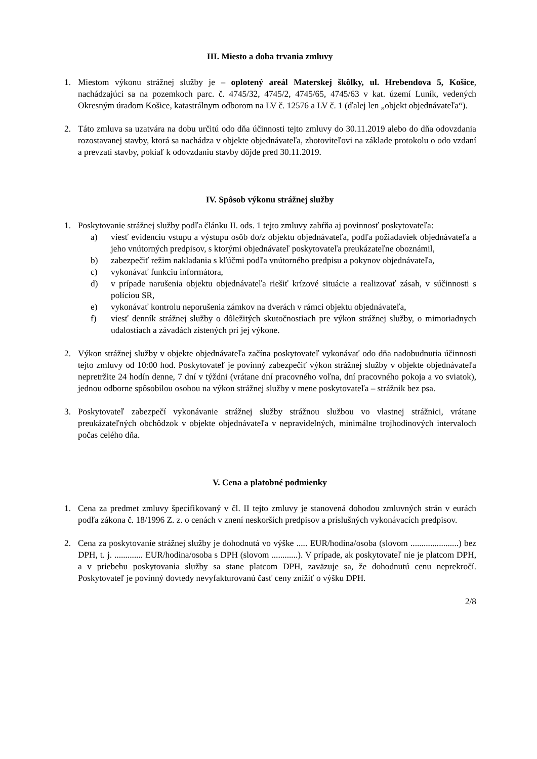III. Miesto a doba trvania zmluvy
1. Miestom výkonu strážnej služby je – oplotený areál Materskej škôlky, ul. Hrebendova 5, Košice, nachádzajúci sa na pozemkoch parc. č. 4745/32, 4745/2, 4745/65, 4745/63 v kat. území Luník, vedených Okresným úradom Košice, katastrálnym odborom na LV č. 12576 a LV č. 1 (ďalej len „objekt objednávateľa“).
2. Táto zmluva sa uzatvára na dobu určitú odo dňa účinnosti tejto zmluvy do 30.11.2019 alebo do dňa odovzdania rozostavanej stavby, ktorá sa nachádza v objekte objednávateľa, zhotoviteľovi na základe protokolu o odo vzdaní a prevzatí stavby, pokiaľ k odovzdaniu stavby dôjde pred 30.11.2019.
IV. Spôsob výkonu strážnej služby
1. Poskytovanie strážnej služby podľa článku II. ods. 1 tejto zmluvy zahŕňa aj povinnosť poskytovateľa:
a) viesť evidenciu vstupu a výstupu osôb do/z objektu objednávateľa, podľa požiadaviek objednávateľa a jeho vnútorných predpisov, s ktorými objednávateľ poskytovateľa preukázateľne oboznámil,
b) zabezpečiť režim nakladania s kľúčmi podľa vnútorného predpisu a pokynov objednávateľa,
c) vykonávať funkciu informátora,
d) v prípade narušenia objektu objednávateľa riešiť krízové situácie a realizovať zásah, v súčinnosti s políciou SR,
e) vykonávať kontrolu neporušenia zámkov na dverách v rámci objektu objednávateľa,
f) viesť denník strážnej služby o dôležitých skutočnostiach pre výkon strážnej služby, o mimoriadnych udalostiach a závadách zistených pri jej výkone.
2. Výkon strážnej služby v objekte objednávateľa začína poskytovateľ vykonávať odo dňa nadobudnutia účinnosti tejto zmluvy od 10:00 hod. Poskytovateľ je povinný zabezpečiť výkon strážnej služby v objekte objednávateľa nepretržite 24 hodín denne, 7 dní v týždni (vrátane dní pracovného voľna, dní pracovného pokoja a vo sviatok), jednou odborne spôsobilou osobou na výkon strážnej služby v mene poskytovateľa – strážnik bez psa.
3. Poskytovateľ zabezpečí vykonávanie strážnej služby strážnou službou vo vlastnej strážnici, vrátane preukázateľných obchôdzok v objekte objednávateľa v nepravidelných, minimálne trojhodinových intervaloch počas celého dňa.
V. Cena a platobné podmienky
1. Cena za predmet zmluvy špecifikovaný v čl. II tejto zmluvy je stanovená dohodou zmluvných strán v eurách podľa zákona č. 18/1996 Z. z. o cenách v znení neskorších predpisov a príslušných vykonávacích predpisov.
2. Cena za poskytovanie strážnej služby je dohodnutá vo výške ..... EUR/hodina/osoba (slovom ......................) bez DPH, t. j. ............. EUR/hodina/osoba s DPH (slovom ............). V prípade, ak poskytovateľ nie je platcom DPH, a v priebehu poskytovania služby sa stane platcom DPH, zaväzuje sa, že dohodnutú cenu neprekročí. Poskytovateľ je povinný dovtedy nevyfakturovanú časť ceny znížiť o výšku DPH.
2/8